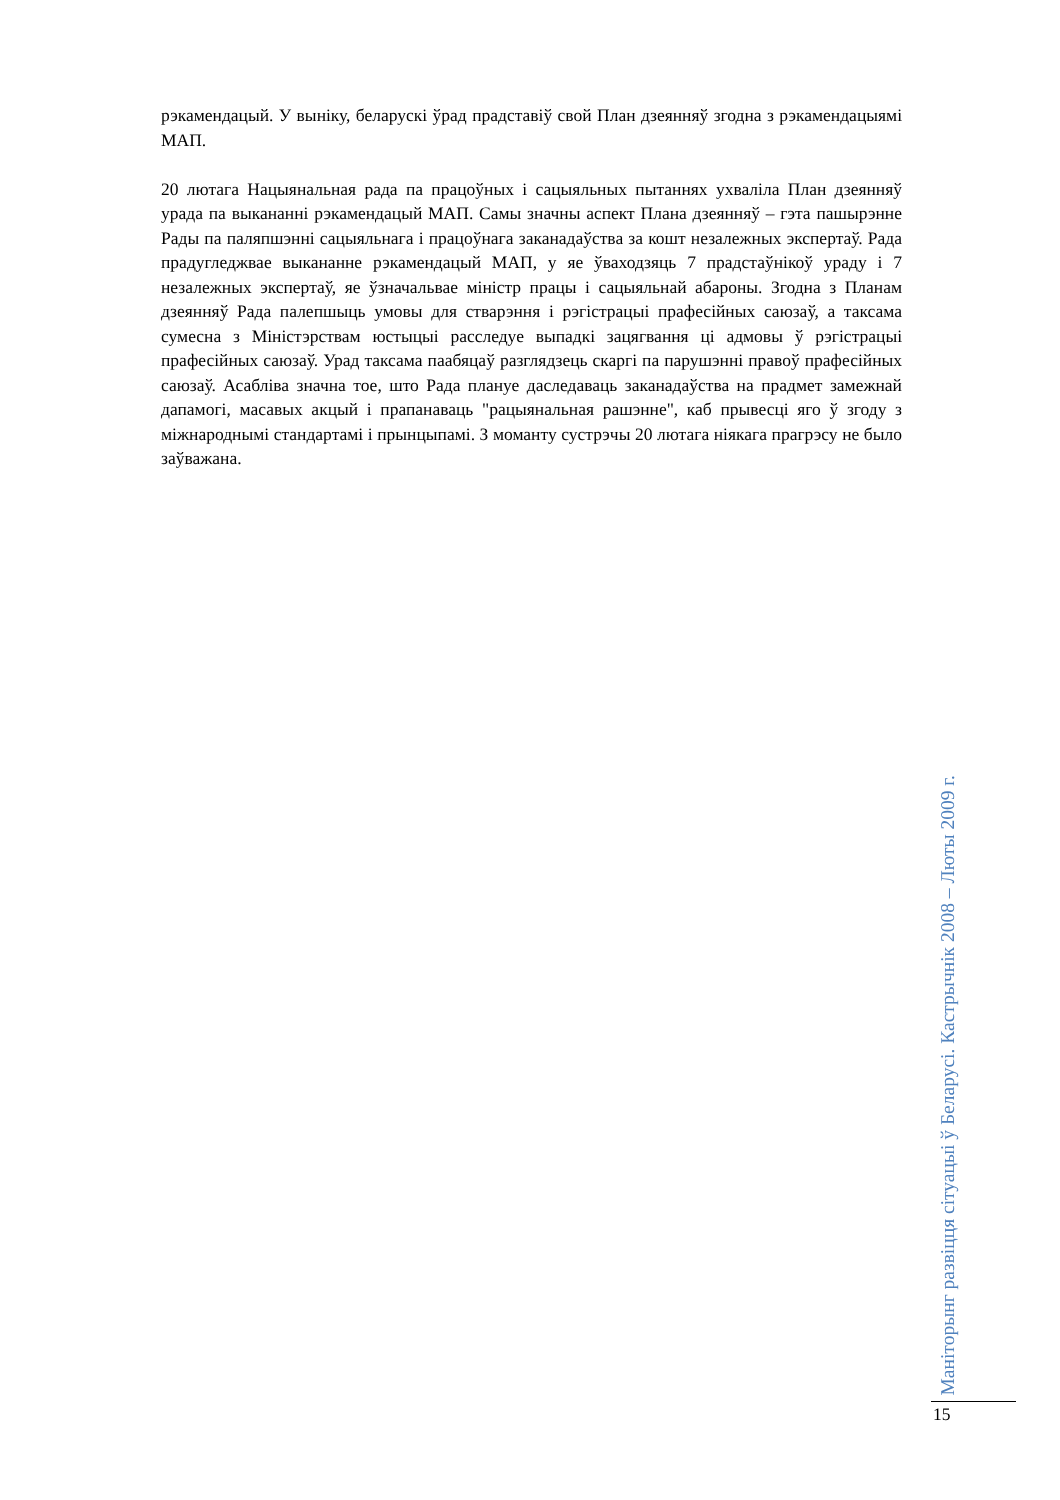рэкамендацый. У выніку, беларускі ўрад прадставіў свой План дзеянняў згодна з рэкамендацыямі МАП.
20 лютага Нацыянальная рада па працоўных і сацыяльных пытаннях ухваліла План дзеянняў урада па выкананні рэкамендацый МАП. Самы значны аспект Плана дзеянняў – гэта пашырэнне Рады па паляпшэнні сацыяльнага і працоўнага заканадаўства за кошт незалежных экспертаў. Рада прадугледжвае выкананне рэкамендацый МАП, у яе ўваходзяць 7 прадстаўнікоў ураду і 7 незалежных экспертаў, яе ўзначальвае міністр працы і сацыяльнай абароны. Згодна з Планам дзеянняў Рада палепшыць умовы для стварэння і рэгістрацыі прафесійных саюзаў, а таксама сумесна з Міністэрствам юстыцыі расследуе выпадкі зацягвання ці адмовы ў рэгістрацыі прафесійных саюзаў. Урад таксама паабяцаў разглядзець скаргі па парушэнні правоў прафесійных саюзаў. Асабліва значна тое, што Рада плануе даследаваць заканадаўства на прадмет замежнай дапамогі, масавых акцый і прапанаваць "рацыянальная рашэнне", каб прывесці яго ў згоду з міжнароднымі стандартамі і прынцыпамі. З моманту сустрэчы 20 лютага ніякага прагрэсу не было заўважана.
Маніторынг развіцця сітуацыі ў Беларусі. Кастрычнік 2008 – Люты 2009 г.
15